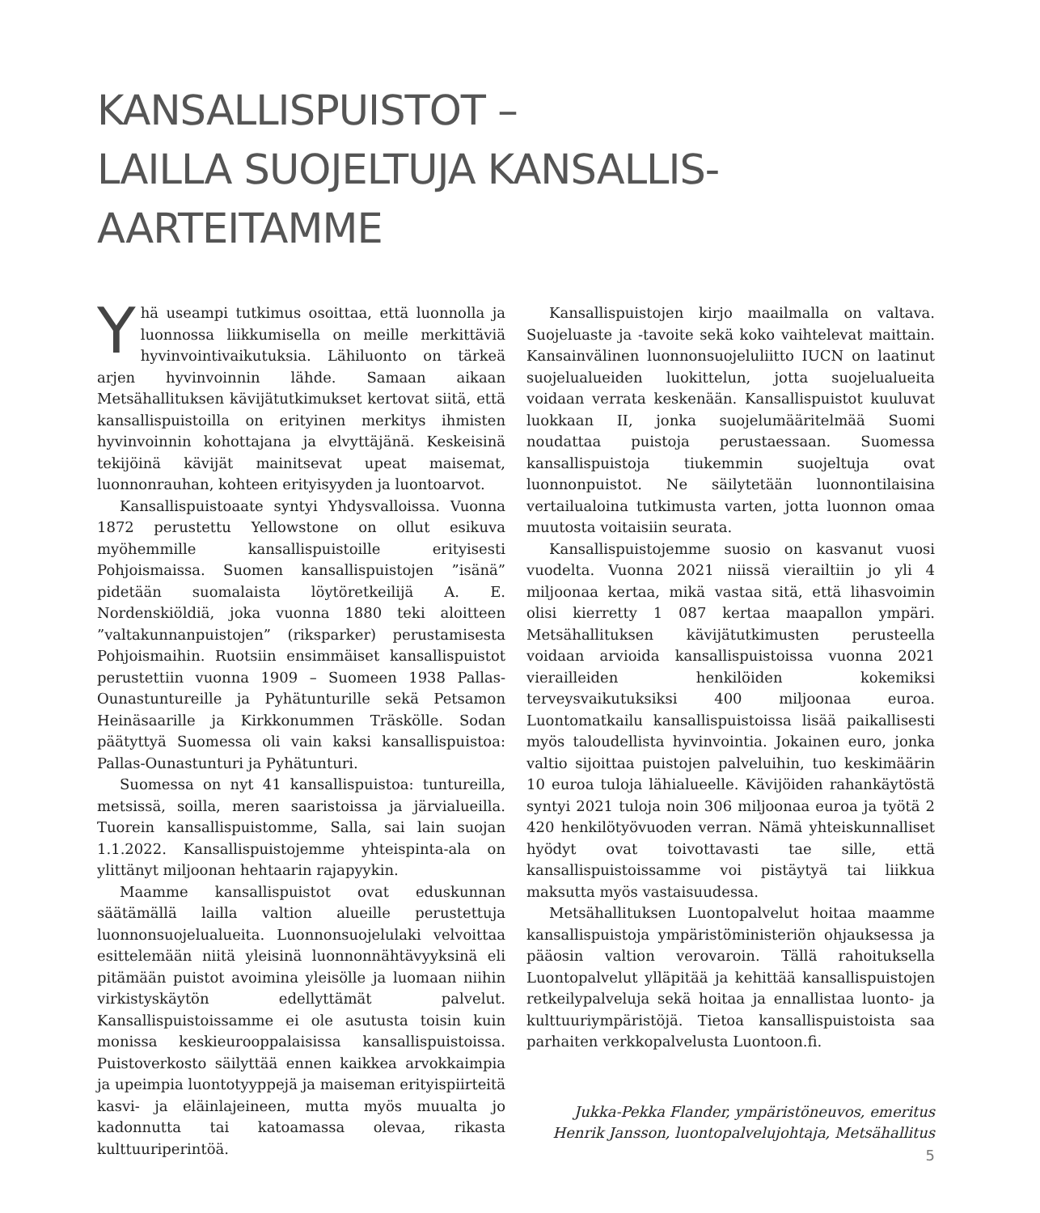KANSALLISPUISTOT –
LAILLA SUOJELTUJA KANSALLIS-
AARTEITAMME
Yhä useampi tutkimus osoittaa, että luonnolla ja luonnossa liikkumisella on meille merkittäviä hyvinvointivaikutuksia. Lähiluonto on tärkeä arjen hyvinvoinnin lähde. Samaan aikaan Metsähallituksen kävijätutkimukset kertovat siitä, että kansallispuistoilla on erityinen merkitys ihmisten hyvinvoinnin kohottajana ja elvyttäjänä. Keskeisinä tekijöinä kävijät mainitsevat upeat maisemat, luonnonrauhan, kohteen erityisyyden ja luontoarvot.
Kansallispuistoaate syntyi Yhdysvalloissa. Vuonna 1872 perustettu Yellowstone on ollut esikuva myöhemmille kansallispuistoille erityisesti Pohjoismaissa. Suomen kansallispuistojen ”isänä” pidetään suomalaista löytöretkeilijä A. E. Nordenskiöldiä, joka vuonna 1880 teki aloitteen ”valtakunnanpuistojen” (riksparker) perustamisesta Pohjoismaihin. Ruotsiin ensimmäiset kansallispuistot perustettiin vuonna 1909 – Suomeen 1938 Pallas-Ounastuntureille ja Pyhätunturille sekä Petsamon Heinäsaarille ja Kirkkonummen Träskölle. Sodan päätyttyä Suomessa oli vain kaksi kansallispuistoa: Pallas-Ounastunturi ja Pyhätunturi.
Suomessa on nyt 41 kansallispuistoa: tuntureilla, metsissä, soilla, meren saaristoissa ja järvialueilla. Tuorein kansallispuistomme, Salla, sai lain suojan 1.1.2022. Kansallispuistojemme yhteispinta-ala on ylittänyt miljoonan hehtaarin rajapyykin.
Maamme kansallispuistot ovat eduskunnan säätämällä lailla valtion alueille perustettuja luonnonsuojelualueita. Luonnonsuojelulaki velvoittaa esittelemään niitä yleisinä luonnonnähtävyyksinä eli pitämään puistot avoimina yleisölle ja luomaan niihin virkistyskäytön edellyttämät palvelut. Kansallispuistoissamme ei ole asutusta toisin kuin monissa keskieurooppalaisissa kansallispuistoissa. Puistoverkosto säilyttää ennen kaikkea arvokkaimpia ja upeimpia luontotyyppejä ja maiseman erityispiirteitä kasvi- ja eläinlajeineen, mutta myös muualta jo kadonnutta tai katoamassa olevaa, rikasta kulttuuriperintöä.
Kansallispuistojen kirjo maailmalla on valtava. Suojeluaste ja -tavoite sekä koko vaihtelevat maittain. Kansainvälinen luonnonsuojeluliitto IUCN on laatinut suojelualueiden luokittelun, jotta suojelualueita voidaan verrata keskenään. Kansallispuistot kuuluvat luokkaan II, jonka suojelumääritelmää Suomi noudattaa puistoja perustaessaan. Suomessa kansallispuistoja tiukemmin suojeltuja ovat luonnonpuistot. Ne säilytetään luonnontilaisina vertailualoina tutkimusta varten, jotta luonnon omaa muutosta voitaisiin seurata.
Kansallispuistojemme suosio on kasvanut vuosi vuodelta. Vuonna 2021 niissä vierailtiin jo yli 4 miljoonaa kertaa, mikä vastaa sitä, että lihasvoimin olisi kierretty 1 087 kertaa maapallon ympäri. Metsähallituksen kävijätutkimusten perusteella voidaan arvioida kansallispuistoissa vuonna 2021 vierailleiden henkilöiden kokemiksi terveysvaikutuksiksi 400 miljoonaa euroa. Luontomatkailu kansallispuistoissa lisää paikallisesti myös taloudellista hyvinvointia. Jokainen euro, jonka valtio sijoittaa puistojen palveluihin, tuo keskimäärin 10 euroa tuloja lähialueelle. Kävijöiden rahankäytöstä syntyi 2021 tuloja noin 306 miljoonaa euroa ja työtä 2 420 henkilötyövuoden verran. Nämä yhteiskunnalliset hyödyt ovat toivottavasti tae sille, että kansallispuistoissamme voi pistäytyä tai liikkua maksutta myös vastaisuudessa.
Metsähallituksen Luontopalvelut hoitaa maamme kansallispuistoja ympäristöministeriön ohjauksessa ja pääosin valtion verovaroin. Tällä rahoituksella Luontopalvelut ylläpitää ja kehittää kansallispuistojen retkeilypalveluja sekä hoitaa ja ennallistaa luonto- ja kulttuuriympäristöjä. Tietoa kansallispuistoista saa parhaiten verkkopalvelusta Luontoon.fi.
Jukka-Pekka Flander, ympäristöneuvos, emeritus
Henrik Jansson, luontopalvelujohtaja, Metsähallitus
5